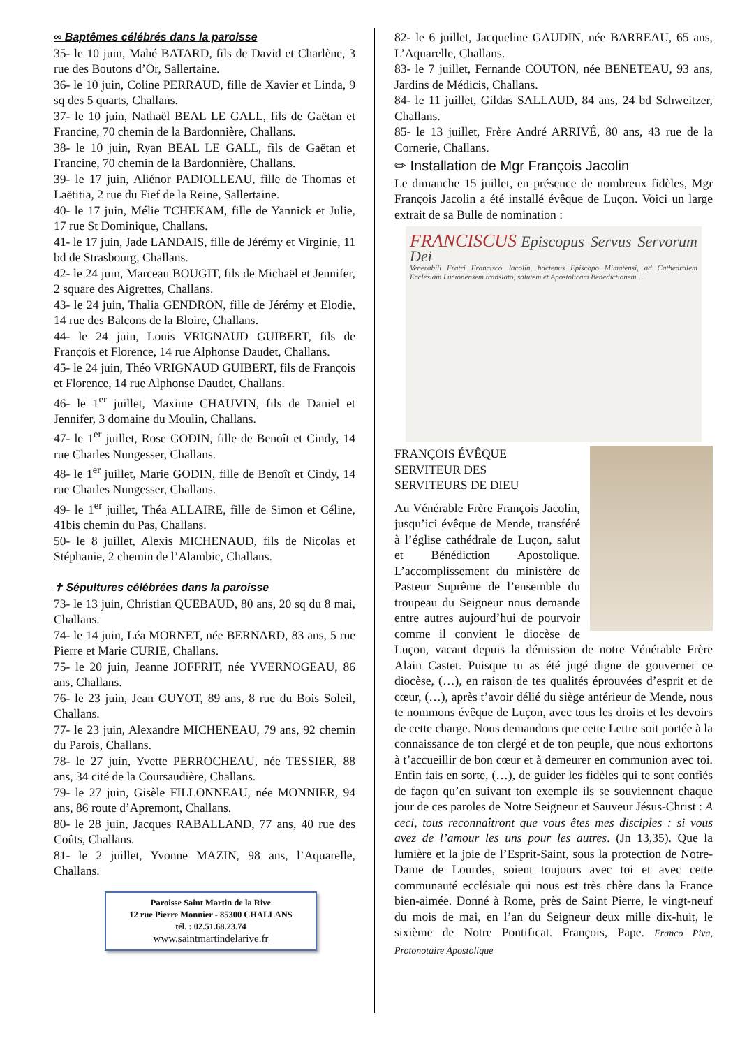∞ Baptêmes célébrés dans la paroisse
35- le 10 juin, Mahé BATARD, fils de David et Charlène, 3 rue des Boutons d’Or, Sallertaine.
36- le 10 juin, Coline PERRAUD, fille de Xavier et Linda, 9 sq des 5 quarts, Challans.
37- le 10 juin, Nathaël BEAL LE GALL, fils de Gaëtan et Francine, 70 chemin de la Bardonnière, Challans.
38- le 10 juin, Ryan BEAL LE GALL, fils de Gaëtan et Francine, 70 chemin de la Bardonnière, Challans.
39- le 17 juin, Aliénor PADIOLLEAU, fille de Thomas et Laëtitia, 2 rue du Fief de la Reine, Sallertaine.
40- le 17 juin, Mélie TCHEKAM, fille de Yannick et Julie, 17 rue St Dominique, Challans.
41- le 17 juin, Jade LANDAIS, fille de Jérémy et Virginie, 11 bd de Strasbourg, Challans.
42- le 24 juin, Marceau BOUGIT, fils de Michaël et Jennifer, 2 square des Aigrettes, Challans.
43- le 24 juin, Thalia GENDRON, fille de Jérémy et Elodie, 14 rue des Balcons de la Bloire, Challans.
44- le 24 juin, Louis VRIGNAUD GUIBERT, fils de François et Florence, 14 rue Alphonse Daudet, Challans.
45- le 24 juin, Théo VRIGNAUD GUIBERT, fils de François et Florence, 14 rue Alphonse Daudet, Challans.
46- le 1<sup>er</sup> juillet, Maxime CHAUVIN, fils de Daniel et Jennifer, 3 domaine du Moulin, Challans.
47- le 1<sup>er</sup> juillet, Rose GODIN, fille de Benoît et Cindy, 14 rue Charles Nungesser, Challans.
48- le 1<sup>er</sup> juillet, Marie GODIN, fille de Benoît et Cindy, 14 rue Charles Nungesser, Challans.
49- le 1<sup>er</sup> juillet, Théa ALLAIRE, fille de Simon et Céline, 41bis chemin du Pas, Challans.
50- le 8 juillet, Alexis MICHENAUD, fils de Nicolas et Stéphanie, 2 chemin de l’Alambic, Challans.
✝ Sépultures célébrées dans la paroisse
73- le 13 juin, Christian QUEBAUD, 80 ans, 20 sq du 8 mai, Challans.
74- le 14 juin, Léa MORNET, née BERNARD, 83 ans, 5 rue Pierre et Marie CURIE, Challans.
75- le 20 juin, Jeanne JOFFRIT, née YVERNOGEAU, 86 ans, Challans.
76- le 23 juin, Jean GUYOT, 89 ans, 8 rue du Bois Soleil, Challans.
77- le 23 juin, Alexandre MICHENEAU, 79 ans, 92 chemin du Parois, Challans.
78- le 27 juin, Yvette PERROCHEAU, née TESSIER, 88 ans, 34 cité de la Coursaudière, Challans.
79- le 27 juin, Gisèle FILLONNEAU, née MONNIER, 94 ans, 86 route d’Apremont, Challans.
80- le 28 juin, Jacques RABALLAND, 77 ans, 40 rue des Coûts, Challans.
81- le 2 juillet, Yvonne MAZIN, 98 ans, l’Aquarelle, Challans.
Paroisse Saint Martin de la Rive
12 rue Pierre Monnier - 85300 CHALLANS
tél. : 02.51.68.23.74
www.saintmartindelarive.fr
82- le 6 juillet, Jacqueline GAUDIN, née BARREAU, 65 ans, L’Aquarelle, Challans.
83- le 7 juillet, Fernande COUTON, née BENETEAU, 93 ans, Jardins de Médicis, Challans.
84- le 11 juillet, Gildas SALLAUD, 84 ans, 24 bd Schweitzer, Challans.
85- le 13 juillet, Frère André ARRIVÉ, 80 ans, 43 rue de la Cornerie, Challans.
✏ Installation de Mgr François Jacolin
Le dimanche 15 juillet, en présence de nombreux fidèles, Mgr François Jacolin a été installé évêque de Luçon. Voici un large extrait de sa Bulle de nomination :
FRANCISCUS Episcopus Servus Servorum Dei
Venerabili Fratri Francisco Jacolin, hactenus Episcopo Mimatensi, ad Cathedralem Ecclesiam Lucionensem translato, salutem et Apostolicam Benedictionem…
FRANÇOIS ÉVÊQUE
SERVITEUR DES
SERVITEURS DE DIEU
Au Vénérable Frère François Jacolin, jusqu’ici évêque de Mende, transféré à l’église cathédrale de Luçon, salut et Bénédiction Apostolique. L’accomplissement du ministère de Pasteur Suprême de l’ensemble du troupeau du Seigneur nous demande entre autres aujourd’hui de pourvoir comme il convient le diocèse de Luçon, vacant depuis la démission de notre Vénérable Frère Alain Castet. Puisque tu as été jugé digne de gouverner ce diocèse, (…), en raison de tes qualités éprouvées d’esprit et de cœur, (…), après t’avoir délié du siège antérieur de Mende, nous te nommons évêque de Luçon, avec tous les droits et les devoirs de cette charge. Nous demandons que cette Lettre soit portée à la connaissance de ton clergé et de ton peuple, que nous exhortons à t’accueillir de bon cœur et à demeurer en communion avec toi. Enfin fais en sorte, (…), de guider les fidèles qui te sont confiés de façon qu’en suivant ton exemple ils se souviennent chaque jour de ces paroles de Notre Seigneur et Sauveur Jésus-Christ : A ceci, tous reconnaîtront que vous êtes mes disciples : si vous avez de l’amour les uns pour les autres. (Jn 13,35). Que la lumière et la joie de l’Esprit-Saint, sous la protection de Notre-Dame de Lourdes, soient toujours avec toi et avec cette communauté ecclésiale qui nous est très chère dans la France bien-aimée. Donné à Rome, près de Saint Pierre, le vingt-neuf du mois de mai, en l’an du Seigneur deux mille dix-huit, le sixième de Notre Pontificat. François, Pape. Franco Piva, Protonotaire Apostolique